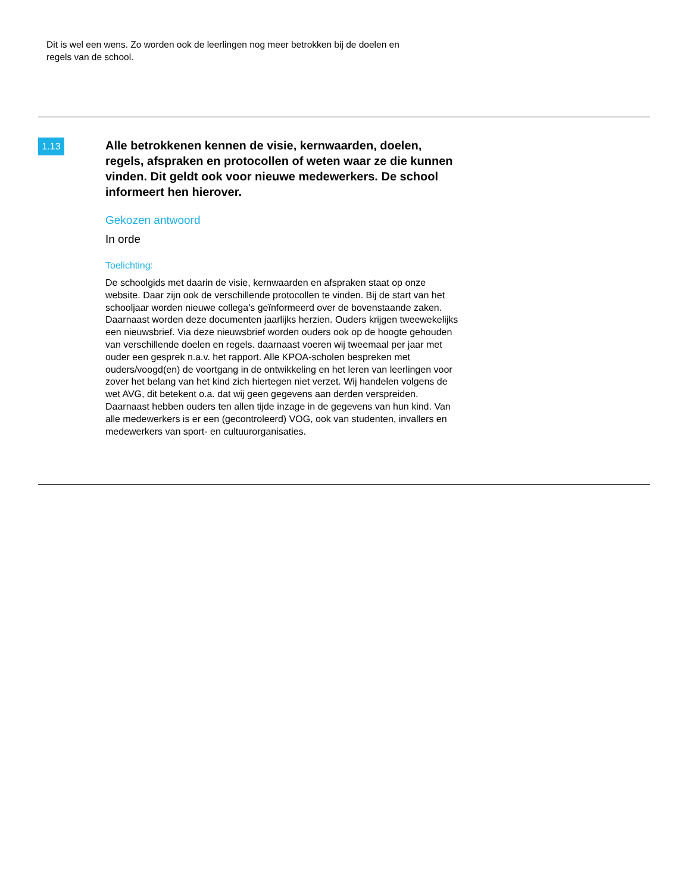Dit is wel een wens. Zo worden ook de leerlingen nog meer betrokken bij de doelen en regels van de school.
1.13
Alle betrokkenen kennen de visie, kernwaarden, doelen, regels, afspraken en protocollen of weten waar ze die kunnen vinden. Dit geldt ook voor nieuwe medewerkers. De school informeert hen hierover.
Gekozen antwoord
In orde
Toelichting:
De schoolgids met daarin de visie, kernwaarden en afspraken staat op onze website. Daar zijn ook de verschillende protocollen te vinden. Bij de start van het schooljaar worden nieuwe collega's geïnformeerd over de bovenstaande zaken. Daarnaast worden deze documenten jaarlijks herzien. Ouders krijgen tweewekelijks een nieuwsbrief. Via deze nieuwsbrief worden ouders ook op de hoogte gehouden van verschillende doelen en regels. daarnaast voeren wij tweemaal per jaar met ouder een gesprek n.a.v. het rapport. Alle KPOA-scholen bespreken met ouders/voogd(en) de voortgang in de ontwikkeling en het leren van leerlingen voor zover het belang van het kind zich hiertegen niet verzet. Wij handelen volgens de wet AVG, dit betekent o.a. dat wij geen gegevens aan derden verspreiden. Daarnaast hebben ouders ten allen tijde inzage in de gegevens van hun kind. Van alle medewerkers is er een (gecontroleerd) VOG, ook van studenten, invallers en medewerkers van sport- en cultuurorganisaties.